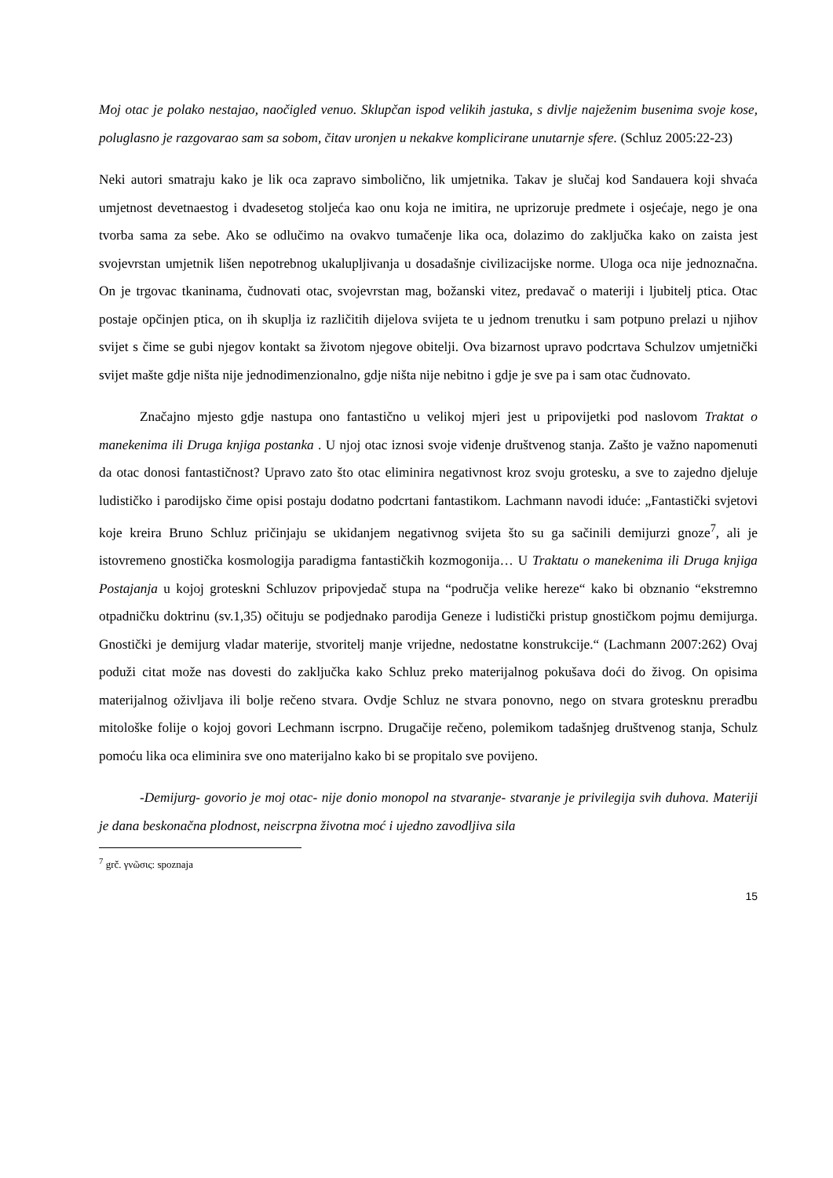Moj otac je polako nestajao, naočigled venuo. Sklupčan ispod velikih jastuka, s divlje naježenim busenima svoje kose, poluglasno je razgovarao sam sa sobom, čitav uronjen u nekakve komplicirane unutarnje sfere. (Schluz 2005:22-23)
Neki autori smatraju kako je lik oca zapravo simbolično, lik umjetnika. Takav je slučaj kod Sandauera koji shvaća umjetnost devetnaestog i dvadesetog stoljeća kao onu koja ne imitira, ne uprizoruje predmete i osjećaje, nego je ona tvorba sama za sebe. Ako se odlučimo na ovakvo tumačenje lika oca, dolazimo do zaključka kako on zaista jest svojevrstan umjetnik lišen nepotrebnog ukalupljivanja u dosadašnje civilizacijske norme. Uloga oca nije jednoznačna. On je trgovac tkaninama, čudnovati otac, svojevrstan mag, božanski vitez, predavač o materiji i ljubitelj ptica. Otac postaje opčinjen ptica, on ih skuplja iz različitih dijelova svijeta te u jednom trenutku i sam potpuno prelazi u njihov svijet s čime se gubi njegov kontakt sa životom njegove obitelji. Ova bizarnost upravo podcrtava Schulzov umjetnički svijet mašte gdje ništa nije jednodimenzionalno, gdje ništa nije nebitno i gdje je sve pa i sam otac čudnovato.
Značajno mjesto gdje nastupa ono fantastično u velikoj mjeri jest u pripovijetki pod naslovom Traktat o manekenima ili Druga knjiga postanka . U njoj otac iznosi svoje viđenje društvenog stanja. Zašto je važno napomenuti da otac donosi fantastičnost? Upravo zato što otac eliminira negativnost kroz svoju grotesku, a sve to zajedno djeluje ludističko i parodijsko čime opisi postaju dodatno podcrtani fantastikom. Lachmann navodi iduće: „Fantastički svjetovi koje kreira Bruno Schluz pričinjaju se ukidanjem negativnog svijeta što su ga sačinili demijurzi gnoze<sup>7</sup>, ali je istovremeno gnostička kosmologija paradigma fantastičkih kozmogonija… U Traktatu o manekenima ili Druga knjiga Postajanja u kojoj groteskni Schluzov pripovjedač stupa na “područja velike hereze“ kako bi obznanio “ekstremno otpadničku doktrinu (sv.1,35) očituju se podjednako parodija Geneze i ludistički pristup gnostičkom pojmu demijurga. Gnostički je demijurg vladar materije, stvoritelj manje vrijedne, nedostatne konstrukcije.“ (Lachmann 2007:262) Ovaj poduži citat može nas dovesti do zaključka kako Schluz preko materijalnog pokušava doći do živog. On opisima materijalnog oživljava ili bolje rečeno stvara. Ovdje Schluz ne stvara ponovno, nego on stvara grotesknu preradbu mitološke folije o kojoj govori Lechmann iscrpno. Drugačije rečeno, polemikom tadašnjeg društvenog stanja, Schulz pomoću lika oca eliminira sve ono materijalno kako bi se propitalo sve povijeno.
-Demijurg- govorio je moj otac- nije donio monopol na stvaranje- stvaranje je privilegija svih duhova. Materiji je dana beskonačna plodnost, neiscrpna životna moć i ujedno zavodljiva sila
<sup>7</sup> grč. γνῶσις: spoznaja
15